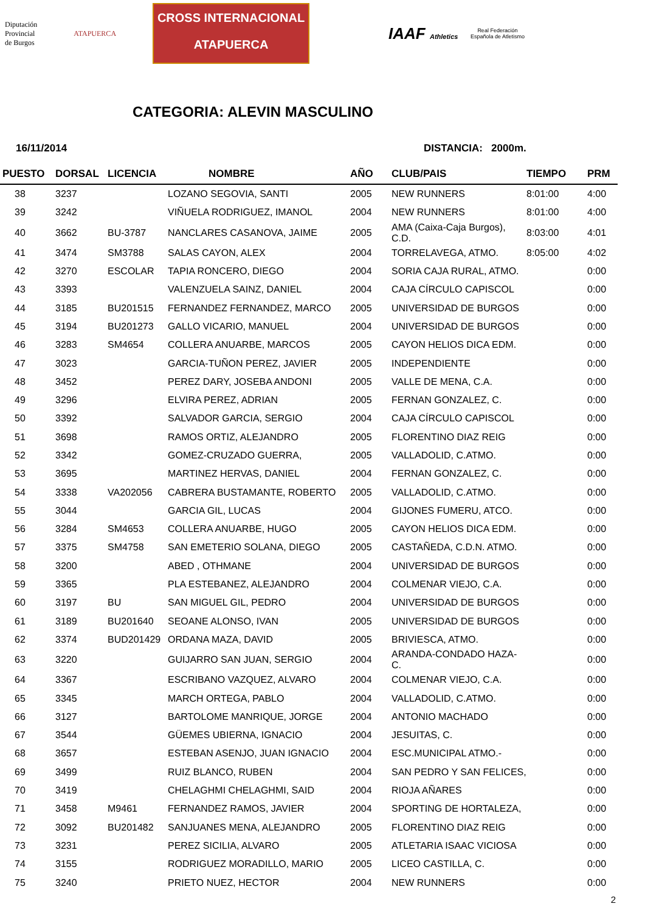Diputación
Provincial
de Burgos
ATAPUERCA
CROSS INTERNACIONAL
ATAPUERCA
IAAF Athletics
Real Federación Española de Atletismo
CATEGORIA: ALEVIN MASCULINO
16/11/2014 DISTANCIA: 2000m.
| PUESTO | DORSAL | LICENCIA | NOMBRE | AÑO | CLUB/PAIS | TIEMPO | PRM |
| --- | --- | --- | --- | --- | --- | --- | --- |
| 38 | 3237 | | LOZANO SEGOVIA, SANTI | 2005 | NEW RUNNERS | 8:01:00 | 4:00 |
| 39 | 3242 | | VIÑUELA RODRIGUEZ, IMANOL | 2004 | NEW RUNNERS | 8:01:00 | 4:00 |
| 40 | 3662 | BU-3787 | NANCLARES CASANOVA, JAIME | 2005 | AMA (Caixa-Caja Burgos), C.D. | 8:03:00 | 4:01 |
| 41 | 3474 | SM3788 | SALAS CAYON, ALEX | 2004 | TORRELAVEGA, ATMO. | 8:05:00 | 4:02 |
| 42 | 3270 | ESCOLAR | TAPIA RONCERO, DIEGO | 2004 | SORIA CAJA RURAL, ATMO. | | 0:00 |
| 43 | 3393 | | VALENZUELA SAINZ, DANIEL | 2004 | CAJA CÍRCULO CAPISCOL | | 0:00 |
| 44 | 3185 | BU201515 | FERNANDEZ FERNANDEZ, MARCO | 2005 | UNIVERSIDAD DE BURGOS | | 0:00 |
| 45 | 3194 | BU201273 | GALLO VICARIO, MANUEL | 2004 | UNIVERSIDAD DE BURGOS | | 0:00 |
| 46 | 3283 | SM4654 | COLLERA ANUARBE, MARCOS | 2005 | CAYON HELIOS DICA EDM. | | 0:00 |
| 47 | 3023 | | GARCIA-TUÑON PEREZ, JAVIER | 2005 | INDEPENDIENTE | | 0:00 |
| 48 | 3452 | | PEREZ DARY, JOSEBA ANDONI | 2005 | VALLE DE MENA, C.A. | | 0:00 |
| 49 | 3296 | | ELVIRA PEREZ, ADRIAN | 2005 | FERNAN GONZALEZ, C. | | 0:00 |
| 50 | 3392 | | SALVADOR GARCIA, SERGIO | 2004 | CAJA CÍRCULO CAPISCOL | | 0:00 |
| 51 | 3698 | | RAMOS ORTIZ, ALEJANDRO | 2005 | FLORENTINO DIAZ REIG | | 0:00 |
| 52 | 3342 | | GOMEZ-CRUZADO GUERRA, | 2005 | VALLADOLID, C.ATMO. | | 0:00 |
| 53 | 3695 | | MARTINEZ HERVAS, DANIEL | 2004 | FERNAN GONZALEZ, C. | | 0:00 |
| 54 | 3338 | VA202056 | CABRERA BUSTAMANTE, ROBERTO | 2005 | VALLADOLID, C.ATMO. | | 0:00 |
| 55 | 3044 | | GARCIA GIL, LUCAS | 2004 | GIJONES FUMERU, ATCO. | | 0:00 |
| 56 | 3284 | SM4653 | COLLERA ANUARBE, HUGO | 2005 | CAYON HELIOS DICA EDM. | | 0:00 |
| 57 | 3375 | SM4758 | SAN EMETERIO SOLANA, DIEGO | 2005 | CASTAÑEDA, C.D.N. ATMO. | | 0:00 |
| 58 | 3200 | | ABED , OTHMANE | 2004 | UNIVERSIDAD DE BURGOS | | 0:00 |
| 59 | 3365 | | PLA ESTEBANEZ, ALEJANDRO | 2004 | COLMENAR VIEJO, C.A. | | 0:00 |
| 60 | 3197 | BU | SAN MIGUEL GIL, PEDRO | 2004 | UNIVERSIDAD DE BURGOS | | 0:00 |
| 61 | 3189 | BU201640 | SEOANE ALONSO, IVAN | 2005 | UNIVERSIDAD DE BURGOS | | 0:00 |
| 62 | 3374 | BUD201429 | ORDANA MAZA, DAVID | 2005 | BRIVIESCA, ATMO. | | 0:00 |
| 63 | 3220 | | GUIJARRO SAN JUAN, SERGIO | 2004 | ARANDA-CONDADO HAZA-C. | | 0:00 |
| 64 | 3367 | | ESCRIBANO VAZQUEZ, ALVARO | 2004 | COLMENAR VIEJO, C.A. | | 0:00 |
| 65 | 3345 | | MARCH ORTEGA, PABLO | 2004 | VALLADOLID, C.ATMO. | | 0:00 |
| 66 | 3127 | | BARTOLOME MANRIQUE, JORGE | 2004 | ANTONIO MACHADO | | 0:00 |
| 67 | 3544 | | GÜEMES UBIERNA, IGNACIO | 2004 | JESUITAS, C. | | 0:00 |
| 68 | 3657 | | ESTEBAN ASENJO, JUAN IGNACIO | 2004 | ESC.MUNICIPAL ATMO.- | | 0:00 |
| 69 | 3499 | | RUIZ BLANCO, RUBEN | 2004 | SAN PEDRO Y SAN FELICES, | | 0:00 |
| 70 | 3419 | | CHELAGHMI CHELAGHMI, SAID | 2004 | RIOJA AÑARES | | 0:00 |
| 71 | 3458 | M9461 | FERNANDEZ RAMOS, JAVIER | 2004 | SPORTING DE HORTALEZA, | | 0:00 |
| 72 | 3092 | BU201482 | SANJUANES MENA, ALEJANDRO | 2005 | FLORENTINO DIAZ REIG | | 0:00 |
| 73 | 3231 | | PEREZ SICILIA, ALVARO | 2005 | ATLETARIA ISAAC VICIOSA | | 0:00 |
| 74 | 3155 | | RODRIGUEZ MORADILLO, MARIO | 2005 | LICEO CASTILLA, C. | | 0:00 |
| 75 | 3240 | | PRIETO NUEZ, HECTOR | 2004 | NEW RUNNERS | | 0:00 |
2